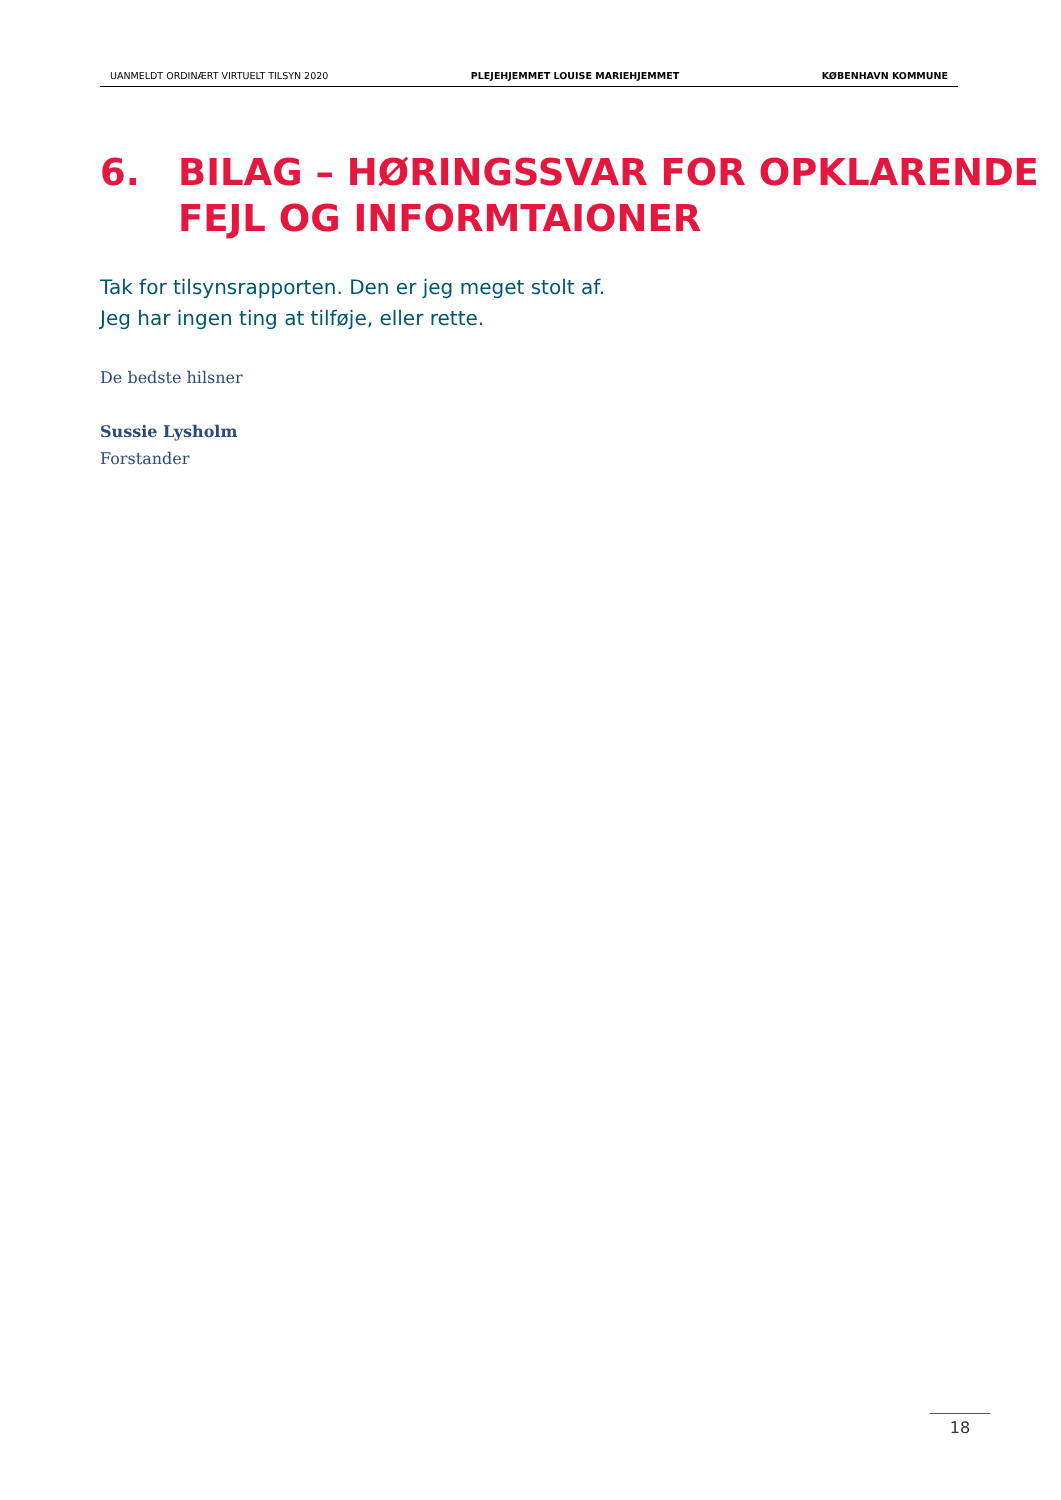UANMELDT ORDINÆRT VIRTUELT TILSYN 2020 PLEJEHJEMMET LOUISE MARIEHJEMMET KØBENHAVN KOMMUNE
6. BILAG – HØRINGSSVAR FOR OPKLARENDE
FEJL OG INFORMTAIONER
Tak for tilsynsrapporten. Den er jeg meget stolt af.
Jeg har ingen ting at tilføje, eller rette.
De bedste hilsner
Sussie Lysholm
Forstander
18